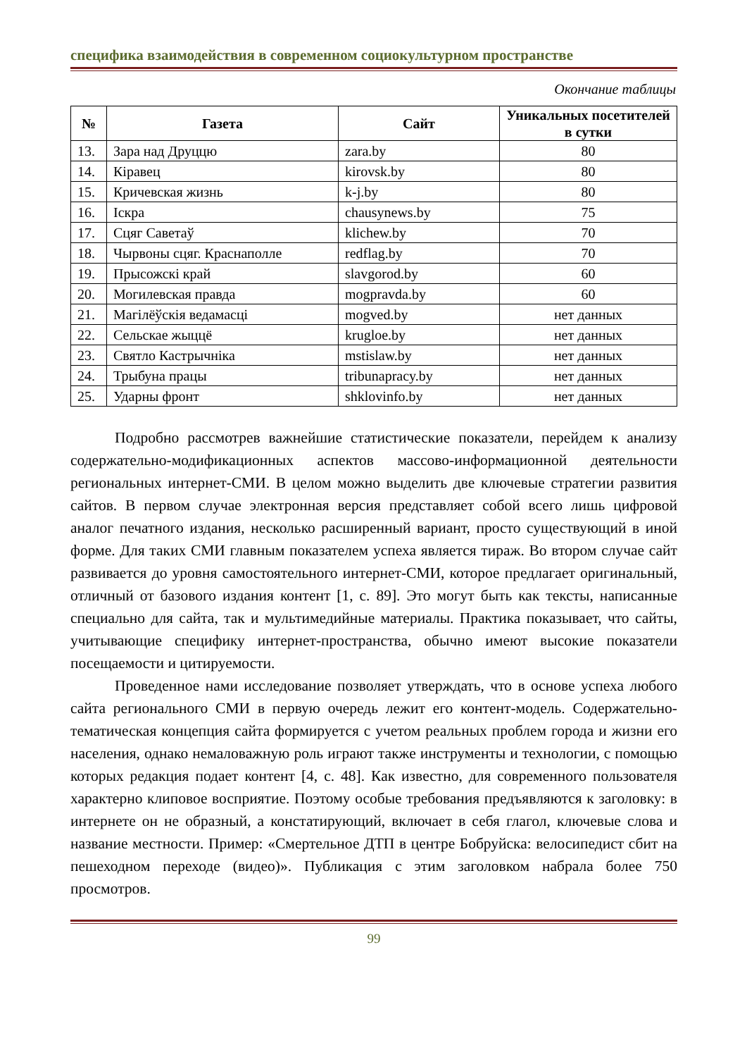специфика взаимодействия в современном социокультурном пространстве
Окончание таблицы
| № | Газета | Сайт | Уникальных посетителей в сутки |
| --- | --- | --- | --- |
| 13. | Зара над Друццю | zara.by | 80 |
| 14. | Кіравец | kirovsk.by | 80 |
| 15. | Кричевская жизнь | k-j.by | 80 |
| 16. | Іскра | chausynews.by | 75 |
| 17. | Сцяг Саветаў | klichew.by | 70 |
| 18. | Чырвоны сцяг. Краснаполле | redflag.by | 70 |
| 19. | Прысожскі край | slavgorod.by | 60 |
| 20. | Могилевская правда | mogpravda.by | 60 |
| 21. | Магілёўскія ведамасці | mogved.by | нет данных |
| 22. | Сельскае жыццё | krugloe.by | нет данных |
| 23. | Святло Кастрычніка | mstislaw.by | нет данных |
| 24. | Трыбуна працы | tribunapracy.by | нет данных |
| 25. | Ударны фронт | shklovinfo.by | нет данных |
Подробно рассмотрев важнейшие статистические показатели, перейдем к анализу содержательно-модификационных аспектов массово-информационной деятельности региональных интернет-СМИ. В целом можно выделить две ключевые стратегии развития сайтов. В первом случае электронная версия представляет собой всего лишь цифровой аналог печатного издания, несколько расширенный вариант, просто существующий в иной форме. Для таких СМИ главным показателем успеха является тираж. Во втором случае сайт развивается до уровня самостоятельного интернет-СМИ, которое предлагает оригинальный, отличный от базового издания контент [1, с. 89]. Это могут быть как тексты, написанные специально для сайта, так и мультимедийные материалы. Практика показывает, что сайты, учитывающие специфику интернет-пространства, обычно имеют высокие показатели посещаемости и цитируемости.
Проведенное нами исследование позволяет утверждать, что в основе успеха любого сайта регионального СМИ в первую очередь лежит его контент-модель. Содержательно-тематическая концепция сайта формируется с учетом реальных проблем города и жизни его населения, однако немаловажную роль играют также инструменты и технологии, с помощью которых редакция подает контент [4, с. 48]. Как известно, для современного пользователя характерно клиповое восприятие. Поэтому особые требования предъявляются к заголовку: в интернете он не образный, а констатирующий, включает в себя глагол, ключевые слова и название местности. Пример: «Смертельное ДТП в центре Бобруйска: велосипедист сбит на пешеходном переходе (видео)». Публикация с этим заголовком набрала более 750 просмотров.
99